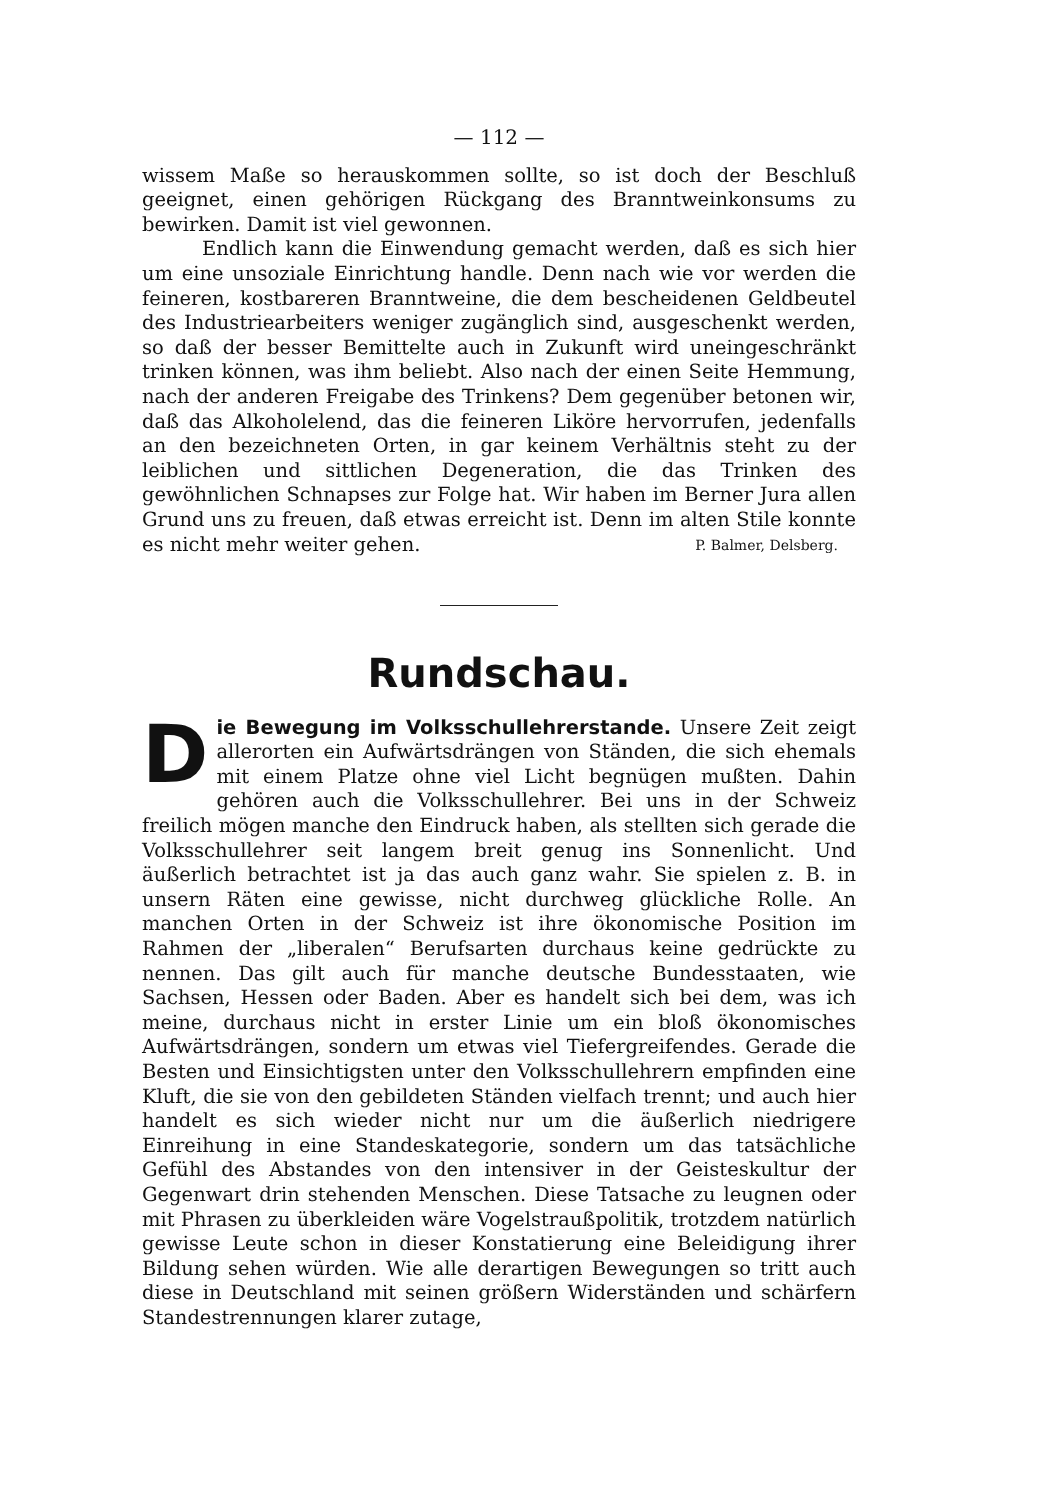— 112 —
wissem Maße so herauskommen sollte, so ist doch der Beschluß geeignet, einen gehörigen Rückgang des Branntweinkonsums zu bewirken. Damit ist viel gewonnen.
Endlich kann die Einwendung gemacht werden, daß es sich hier um eine unsoziale Einrichtung handle. Denn nach wie vor werden die feineren, kostbareren Branntweine, die dem bescheidenen Geldbeutel des Industriearbeiters weniger zugänglich sind, ausgeschenkt werden, so daß der besser Bemittelte auch in Zukunft wird uneingeschränkt trinken können, was ihm beliebt. Also nach der einen Seite Hemmung, nach der anderen Freigabe des Trinkens? Dem gegenüber betonen wir, daß das Alkoholelend, das die feineren Liköre hervorrufen, jedenfalls an den bezeichneten Orten, in gar keinem Verhältnis steht zu der leiblichen und sittlichen Degeneration, die das Trinken des gewöhnlichen Schnapses zur Folge hat. Wir haben im Berner Jura allen Grund uns zu freuen, daß etwas erreicht ist. Denn im alten Stile konnte es nicht mehr weiter gehen. P. Balmer, Delsberg.
Rundschau.
Die Bewegung im Volksschullehrerstande. Unsere Zeit zeigt allerorten ein Aufwärtsdrängen von Ständen, die sich ehemals mit einem Platze ohne viel Licht begnügen mußten. Dahin gehören auch die Volksschullehrer. Bei uns in der Schweiz freilich mögen manche den Eindruck haben, als stellten sich gerade die Volksschullehrer seit langem breit genug ins Sonnenlicht. Und äußerlich betrachtet ist ja das auch ganz wahr. Sie spielen z. B. in unsern Räten eine gewisse, nicht durchweg glückliche Rolle. An manchen Orten in der Schweiz ist ihre ökonomische Position im Rahmen der „liberalen“ Berufsarten durchaus keine gedrückte zu nennen. Das gilt auch für manche deutsche Bundesstaaten, wie Sachsen, Hessen oder Baden. Aber es handelt sich bei dem, was ich meine, durchaus nicht in erster Linie um ein bloß ökonomisches Aufwärtsdrängen, sondern um etwas viel Tiefergreifendes. Gerade die Besten und Einsichtigsten unter den Volksschullehrern empfinden eine Kluft, die sie von den gebildeten Ständen vielfach trennt; und auch hier handelt es sich wieder nicht nur um die äußerlich niedrigere Einreihung in eine Standeskategorie, sondern um das tatsächliche Gefühl des Abstandes von den intensiver in der Geisteskultur der Gegenwart drin stehenden Menschen. Diese Tatsache zu leugnen oder mit Phrasen zu überkleiden wäre Vogelstraußpolitik, trotzdem natürlich gewisse Leute schon in dieser Konstatierung eine Beleidigung ihrer Bildung sehen würden. Wie alle derartigen Bewegungen so tritt auch diese in Deutschland mit seinen größern Widerständen und schärfern Standestrennungen klarer zutage,